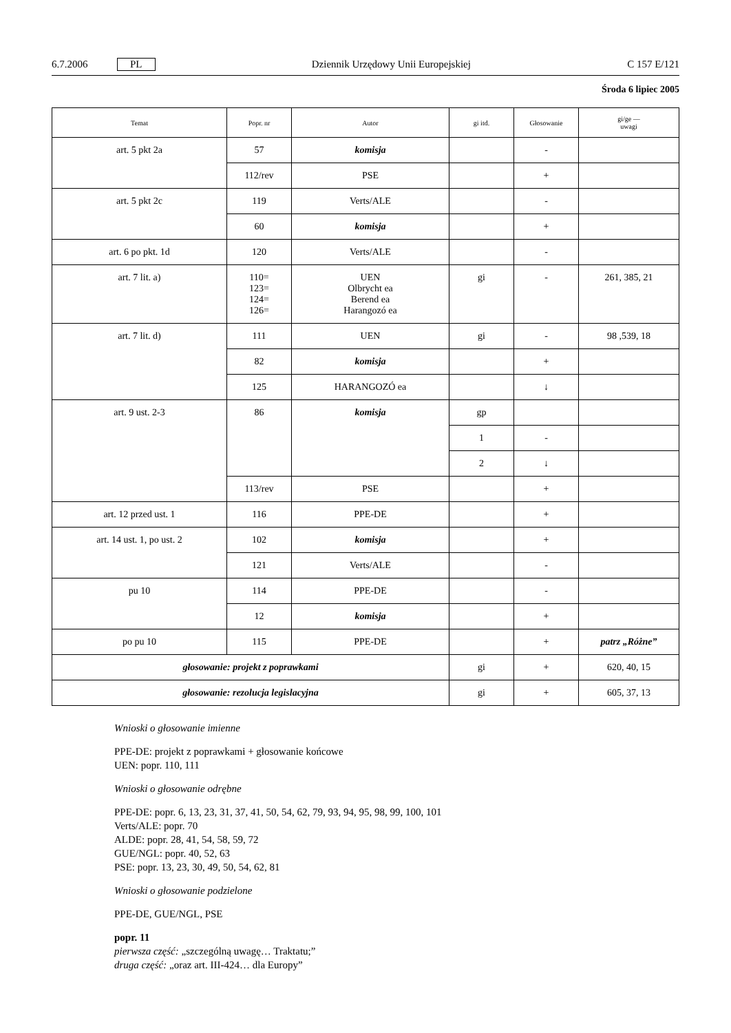6.7.2006 PL Dziennik Urzędowy Unii Europejskiej C 157 E/121
Środa 6 lipiec 2005
| Temat | Popr. nr | Autor | gi itd. | Głosowanie | gi/ge — uwagi |
| --- | --- | --- | --- | --- | --- |
| art. 5 pkt 2a | 57 | komisja | | - | |
| | 112/rev | PSE | | + | |
| art. 5 pkt 2c | 119 | Verts/ALE | | - | |
| | 60 | komisja | | + | |
| art. 6 po pkt. 1d | 120 | Verts/ALE | | - | |
| art. 7 lit. a) | 110= 123= 124= 126= | UEN Olbrycht ea Berend ea Harangozó ea | gi | - | 261, 385, 21 |
| art. 7 lit. d) | 111 | UEN | gi | - | 98 ,539, 18 |
| | 82 | komisja | | + | |
| | 125 | HARANGOZÓ ea | | ↓ | |
| art. 9 ust. 2-3 | 86 | komisja | gp | | |
| | | | 1 | - | |
| | | | 2 | ↓ | |
| | 113/rev | PSE | | + | |
| art. 12 przed ust. 1 | 116 | PPE-DE | | + | |
| art. 14 ust. 1, po ust. 2 | 102 | komisja | | + | |
| | 121 | Verts/ALE | | - | |
| pu 10 | 114 | PPE-DE | | - | |
| | 12 | komisja | | + | |
| po pu 10 | 115 | PPE-DE | | + | patrz „Różne” |
| głosowanie: projekt z poprawkami | | | gi | + | 620, 40, 15 |
| głosowanie: rezolucja legislacyjna | | | gi | + | 605, 37, 13 |
Wnioski o głosowanie imienne
PPE-DE: projekt z poprawkami + głosowanie końcowe
UEN: popr. 110, 111
Wnioski o głosowanie odrębne
PPE-DE: popr. 6, 13, 23, 31, 37, 41, 50, 54, 62, 79, 93, 94, 95, 98, 99, 100, 101
Verts/ALE: popr. 70
ALDE: popr. 28, 41, 54, 58, 59, 72
GUE/NGL: popr. 40, 52, 63
PSE: popr. 13, 23, 30, 49, 50, 54, 62, 81
Wnioski o głosowanie podzielone
PPE-DE, GUE/NGL, PSE
popr. 11
pierwsza część: „szczególną uwagę… Traktatu;”
druga część: „oraz art. III-424… dla Europy”